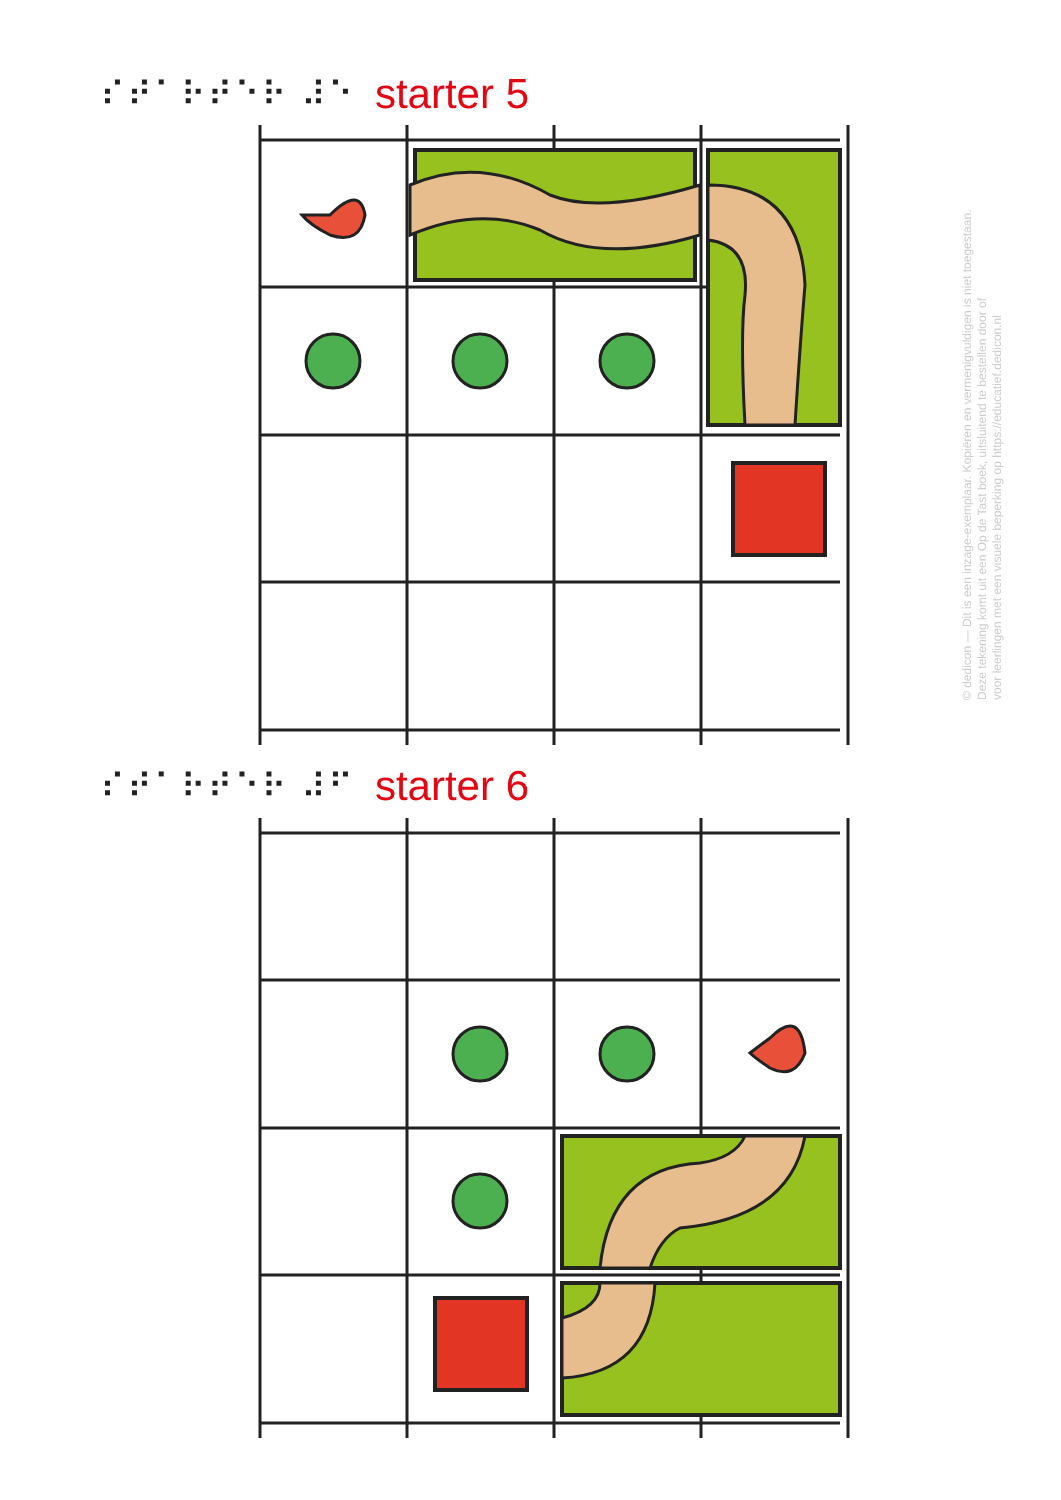⠎⠞⠁⠗⠞⠑⠗ ⠼⠑ starter 5
⠎⠞⠁⠗⠞⠑⠗ ⠼⠋ starter 6
© dedicon — Dit is een inzage-exemplaar. Kopiëren en vermenigvuldigen is niet toegestaan.
Deze tekening komt uit een Op de Tast boek, uitsluitend te bestellen door of
voor leerlingen met een visuele beperking op https://educatief.dedicon.nl